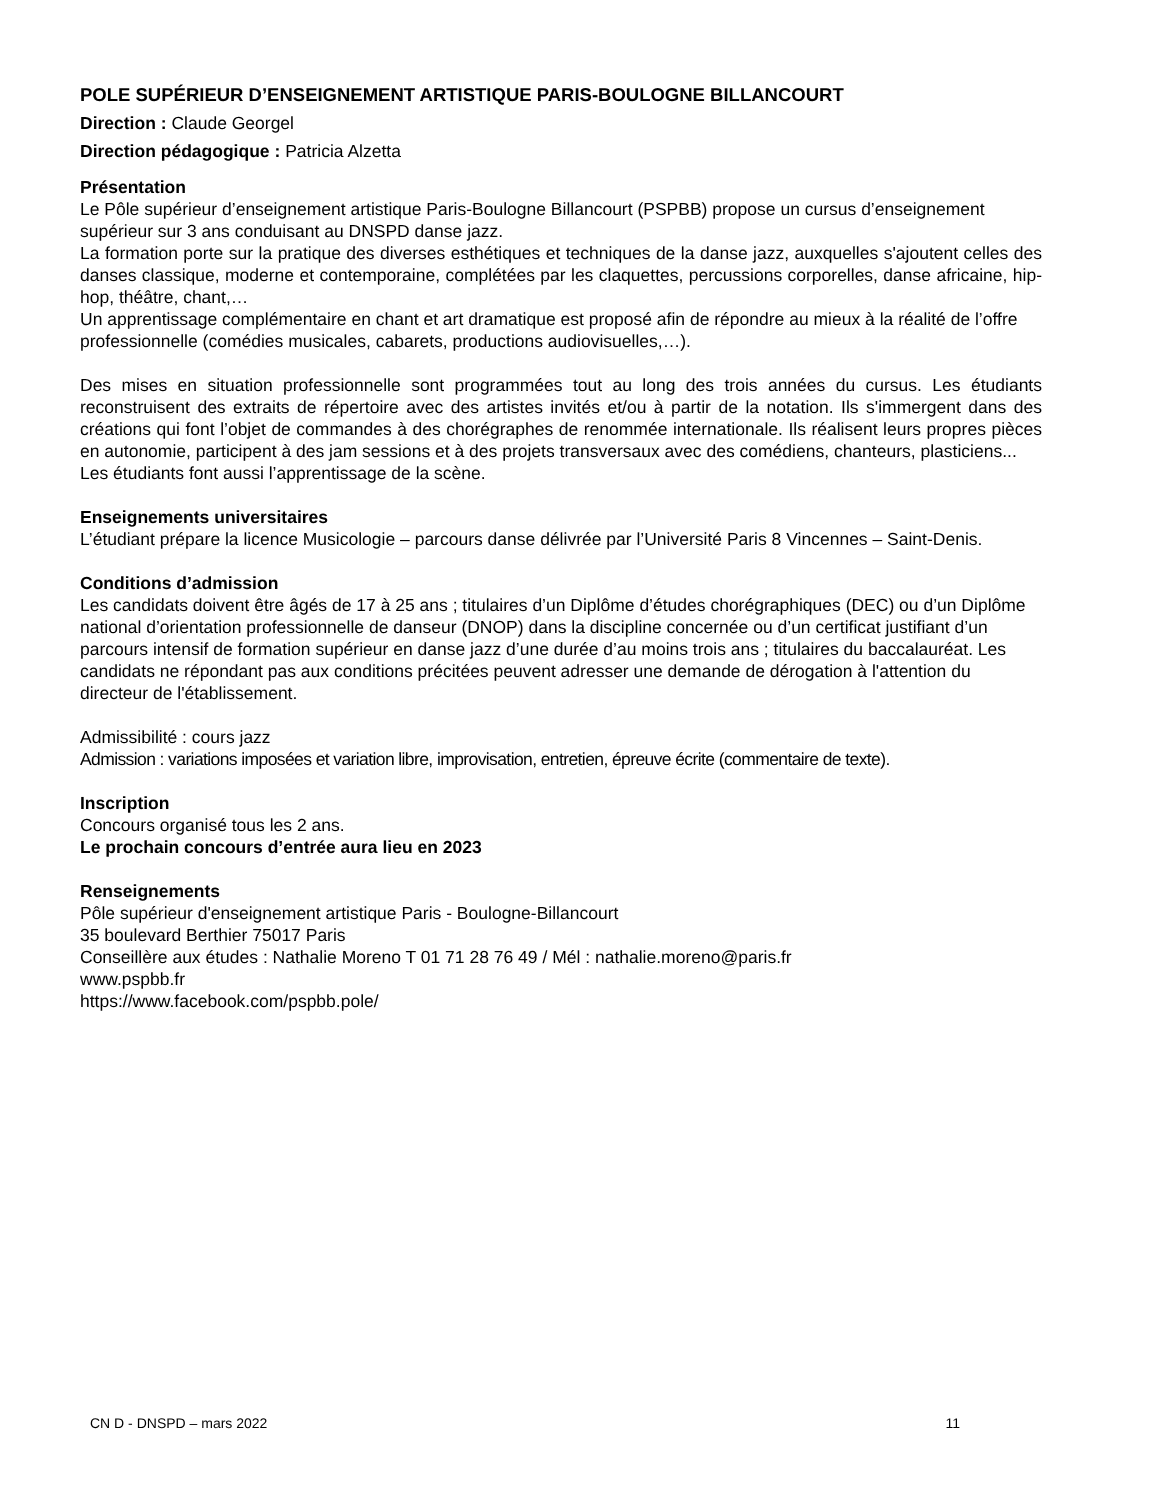POLE SUPÉRIEUR D’ENSEIGNEMENT ARTISTIQUE PARIS-BOULOGNE BILLANCOURT
Direction : Claude Georgel
Direction pédagogique : Patricia Alzetta
Présentation
Le Pôle supérieur d’enseignement artistique Paris-Boulogne Billancourt (PSPBB) propose un cursus d’enseignement supérieur sur 3 ans conduisant au DNSPD danse jazz.
La formation porte sur la pratique des diverses esthétiques et techniques de la danse jazz, auxquelles s'ajoutent celles des danses classique, moderne et contemporaine, complétées par les claquettes, percussions corporelles, danse africaine, hip-hop, théâtre, chant,…
Un apprentissage complémentaire en chant et art dramatique est proposé afin de répondre au mieux à la réalité de l’offre professionnelle (comédies musicales, cabarets, productions audiovisuelles,…).
Des mises en situation professionnelle sont programmées tout au long des trois années du cursus. Les étudiants reconstruisent des extraits de répertoire avec des artistes invités et/ou à partir de la notation. Ils s'immergent dans des créations qui font l’objet de commandes à des chorégraphes de renommée internationale. Ils réalisent leurs propres pièces en autonomie, participent à des jam sessions et à des projets transversaux avec des comédiens, chanteurs, plasticiens...
Les étudiants font aussi l’apprentissage de la scène.
Enseignements universitaires
L’étudiant prépare la licence Musicologie – parcours danse délivrée par l’Université Paris 8 Vincennes – Saint-Denis.
Conditions d’admission
Les candidats doivent être âgés de 17 à 25 ans ; titulaires d’un Diplôme d’études chorégraphiques (DEC) ou d’un Diplôme national d’orientation professionnelle de danseur (DNOP) dans la discipline concernée ou d’un certificat justifiant d’un parcours intensif de formation supérieur en danse jazz d’une durée d’au moins trois ans ; titulaires du baccalauréat. Les candidats ne répondant pas aux conditions précitées peuvent adresser une demande de dérogation à l'attention du directeur de l'établissement.
Admissibilité : cours jazz
Admission : variations imposées et variation libre, improvisation, entretien, épreuve écrite (commentaire de texte).
Inscription
Concours organisé tous les 2 ans.
Le prochain concours d’entrée aura lieu en 2023
Renseignements
Pôle supérieur d'enseignement artistique Paris - Boulogne-Billancourt
35 boulevard Berthier 75017 Paris
Conseillère aux études : Nathalie Moreno T 01 71 28 76 49 / Mél : nathalie.moreno@paris.fr
www.pspbb.fr
https://www.facebook.com/pspbb.pole/
CN D - DNSPD – mars 2022 11